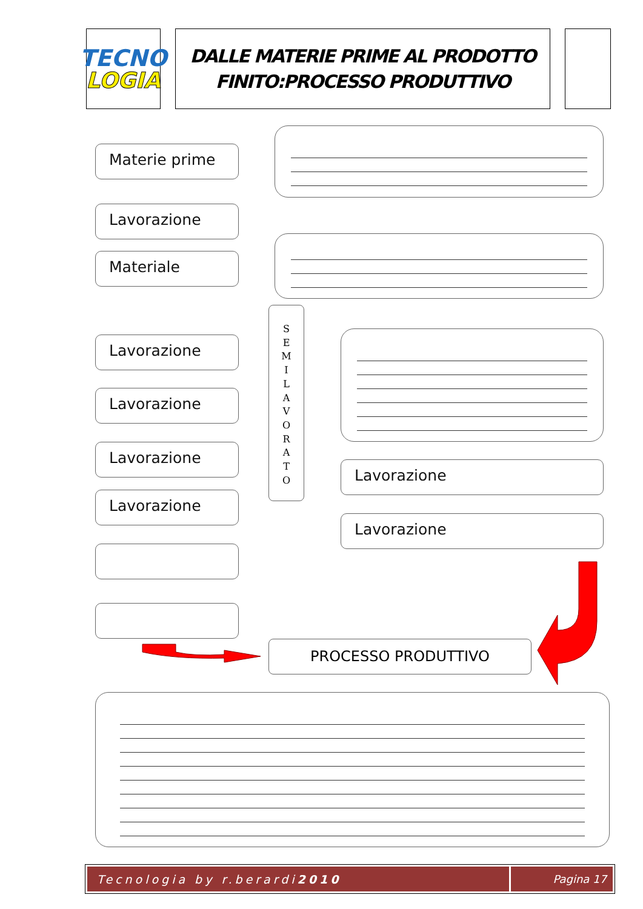TECNO
LOGIA
DALLE MATERIE PRIME AL PRODOTTO
FINITO:PROCESSO PRODUTTIVO
Materie prime
Lavorazione
Materiale
Lavorazione
Lavorazione
Lavorazione
Lavorazione
S
E
M
I
L
A
V
O
R
A
T
O
Lavorazione
Lavorazione
PROCESSO PRODUTTIVO
Tecnologia by r.berardi 2010 Pagina 17